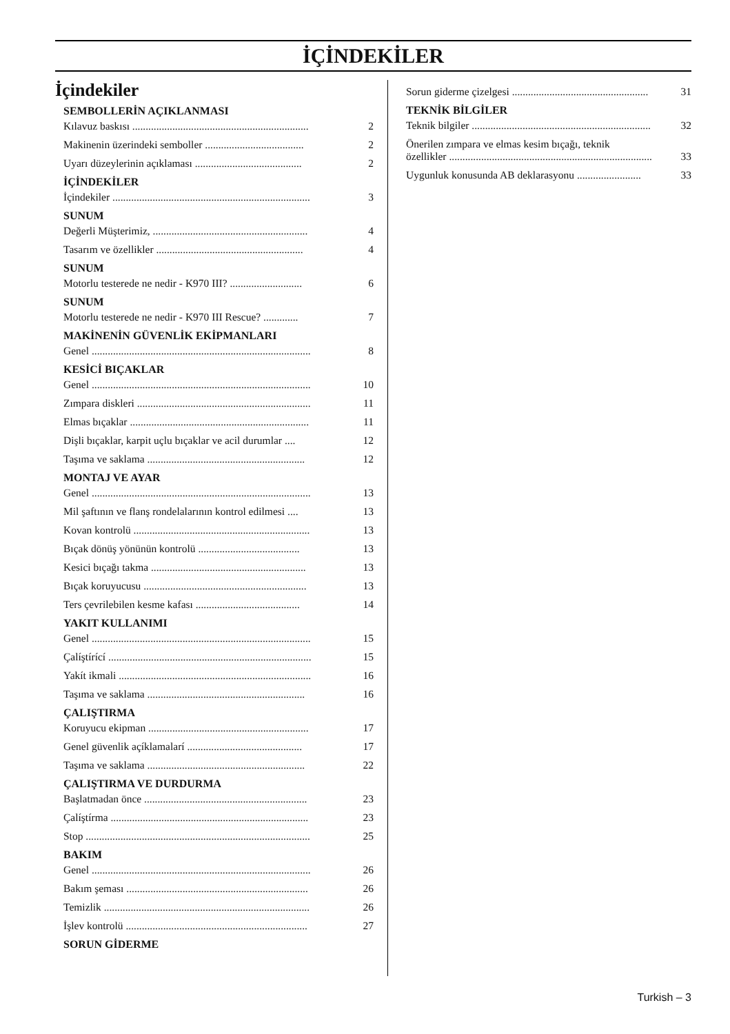İÇİNDEKİLER
İçindekiler
SEMBOLLERİN AÇIKLANMASI
Kılavuz baskısı .................................................................. 2
Makinenin üzerindeki semboller ..................................... 2
Uyarı düzeylerinin açıklaması ........................................ 2
İÇİNDEKİLER
İçindekiler .......................................................................... 3
SUNUM
Değerli Müşterimiz, .......................................................... 4
Tasarım ve özellikler ....................................................... 4
SUNUM
Motorlu testerede ne nedir - K970 III? ........................... 6
SUNUM
Motorlu testerede ne nedir - K970 III Rescue? ............. 7
MAKİNENİN GÜVENLİK EKİPMANLARI
Genel .................................................................................. 8
KESİCİ BIÇAKLAR
Genel .................................................................................. 10
Zımpara diskleri ................................................................. 11
Elmas bıçaklar ................................................................... 11
Dişli bıçaklar, karpit uçlu bıçaklar ve acil durumlar .... 12
Taşıma ve saklama ........................................................... 12
MONTAJ VE AYAR
Genel .................................................................................. 13
Mil şaftının ve flanş rondelalarının kontrol edilmesi .... 13
Kovan kontrolü .................................................................. 13
Bıçak dönüş yönünün kontrolü ...................................... 13
Kesici bıçağı takma .......................................................... 13
Bıçak koruyucusu ............................................................. 13
Ters çevrilebilen kesme kafası ....................................... 14
YAKIT KULLANIMI
Genel .................................................................................. 15
Çalíştírící ............................................................................ 15
Yakít ikmali ........................................................................ 16
Taşıma ve saklama ........................................................... 16
ÇALIŞTIRMA
Koruyucu ekipman ............................................................ 17
Genel güvenlik açíklamalarí ........................................... 17
Taşıma ve saklama ........................................................... 22
ÇALIŞTIRMA VE DURDURMA
Başlatmadan önce ............................................................. 23
Çalíştírma .......................................................................... 23
Stop .................................................................................... 25
BAKIM
Genel .................................................................................. 26
Bakım şeması .................................................................... 26
Temizlik ............................................................................. 26
İşlev kontrolü .................................................................... 27
SORUN GİDERME
Sorun giderme çizelgesi ................................................... 31
TEKNİK BİLGİLER
Teknik bilgiler ................................................................... 32
Önerilen zımpara ve elmas kesim bıçağı, teknik
özellikler ............................................................................ 33
Uygunluk konusunda AB deklarasyonu ........................ 33
Turkish – 3